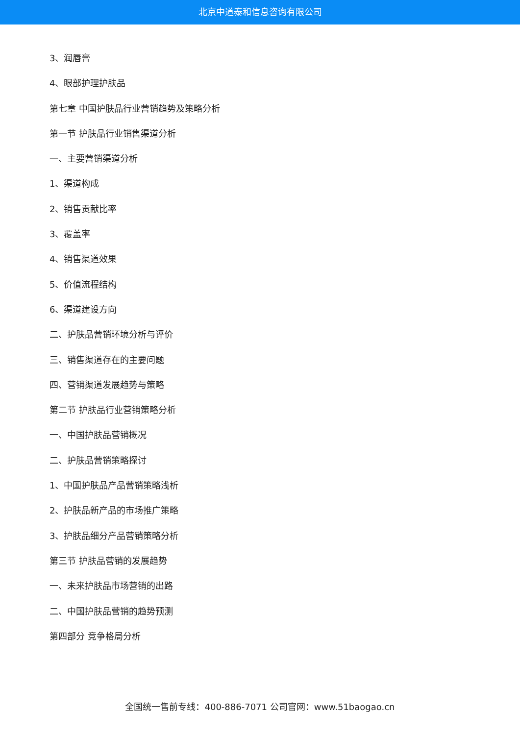北京中道泰和信息咨询有限公司
3、润唇膏
4、眼部护理护肤品
第七章 中国护肤品行业营销趋势及策略分析
第一节 护肤品行业销售渠道分析
一、主要营销渠道分析
1、渠道构成
2、销售贡献比率
3、覆盖率
4、销售渠道效果
5、价值流程结构
6、渠道建设方向
二、护肤品营销环境分析与评价
三、销售渠道存在的主要问题
四、营销渠道发展趋势与策略
第二节 护肤品行业营销策略分析
一、中国护肤品营销概况
二、护肤品营销策略探讨
1、中国护肤品产品营销策略浅析
2、护肤品新产品的市场推广策略
3、护肤品细分产品营销策略分析
第三节 护肤品营销的发展趋势
一、未来护肤品市场营销的出路
二、中国护肤品营销的趋势预测
第四部分 竞争格局分析
全国统一售前专线：400-886-7071 公司官网：www.51baogao.cn